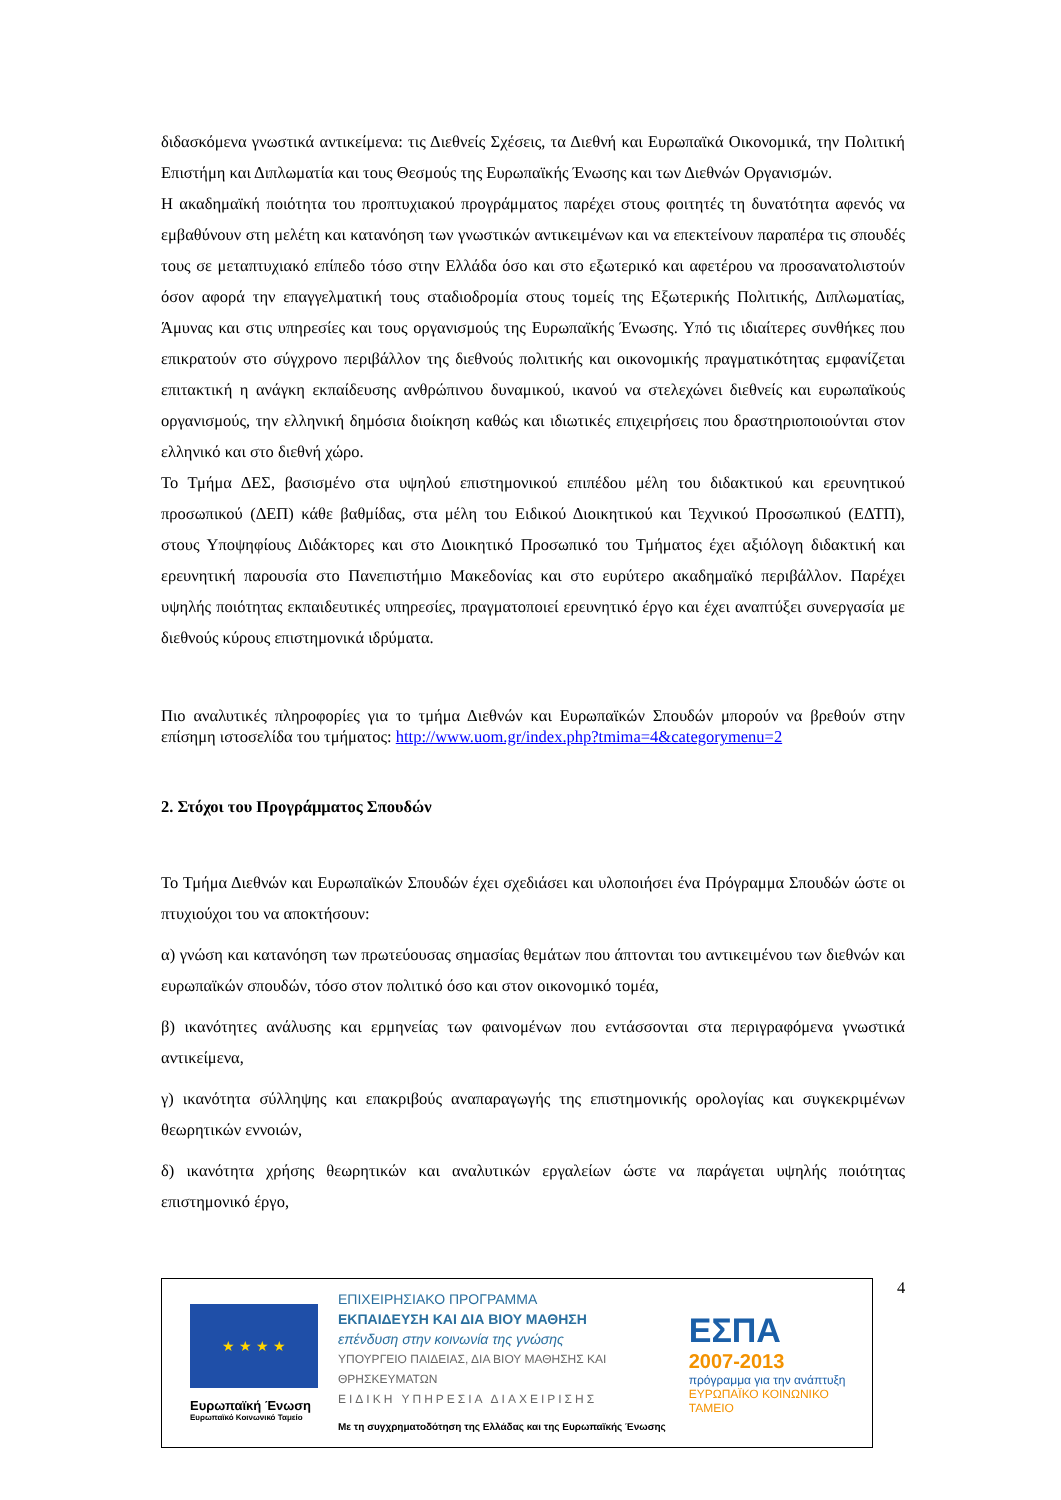διδασκόμενα γνωστικά αντικείμενα: τις Διεθνείς Σχέσεις, τα Διεθνή και Ευρωπαϊκά Οικονομικά, την Πολιτική Επιστήμη και Διπλωματία και τους Θεσμούς της Ευρωπαϊκής Ένωσης και των Διεθνών Οργανισμών.
Η ακαδημαϊκή ποιότητα του προπτυχιακού προγράμματος παρέχει στους φοιτητές τη δυνατότητα αφενός να εμβαθύνουν στη μελέτη και κατανόηση των γνωστικών αντικειμένων και να επεκτείνουν παραπέρα τις σπουδές τους σε μεταπτυχιακό επίπεδο τόσο στην Ελλάδα όσο και στο εξωτερικό και αφετέρου να προσανατολιστούν όσον αφορά την επαγγελματική τους σταδιοδρομία στους τομείς της Εξωτερικής Πολιτικής, Διπλωματίας, Άμυνας και στις υπηρεσίες και τους οργανισμούς της Ευρωπαϊκής Ένωσης. Υπό τις ιδιαίτερες συνθήκες που επικρατούν στο σύγχρονο περιβάλλον της διεθνούς πολιτικής και οικονομικής πραγματικότητας εμφανίζεται επιτακτική η ανάγκη εκπαίδευσης ανθρώπινου δυναμικού, ικανού να στελεχώνει διεθνείς και ευρωπαϊκούς οργανισμούς, την ελληνική δημόσια διοίκηση καθώς και ιδιωτικές επιχειρήσεις που δραστηριοποιούνται στον ελληνικό και στο διεθνή χώρο.
Το Τμήμα ΔΕΣ, βασισμένο στα υψηλού επιστημονικού επιπέδου μέλη του διδακτικού και ερευνητικού προσωπικού (ΔΕΠ) κάθε βαθμίδας, στα μέλη του Ειδικού Διοικητικού και Τεχνικού Προσωπικού (ΕΔΤΠ), στους Υποψηφίους Διδάκτορες και στο Διοικητικό Προσωπικό του Τμήματος έχει αξιόλογη διδακτική και ερευνητική παρουσία στο Πανεπιστήμιο Μακεδονίας και στο ευρύτερο ακαδημαϊκό περιβάλλον. Παρέχει υψηλής ποιότητας εκπαιδευτικές υπηρεσίες, πραγματοποιεί ερευνητικό έργο και έχει αναπτύξει συνεργασία με διεθνούς κύρους επιστημονικά ιδρύματα.
Πιο αναλυτικές πληροφορίες για το τμήμα Διεθνών και Ευρωπαϊκών Σπουδών μπορούν να βρεθούν στην επίσημη ιστοσελίδα του τμήματος: http://www.uom.gr/index.php?tmima=4&categorymenu=2
2. Στόχοι του Προγράμματος Σπουδών
Το Τμήμα Διεθνών και Ευρωπαϊκών Σπουδών έχει σχεδιάσει και υλοποιήσει ένα Πρόγραμμα Σπουδών ώστε οι πτυχιούχοι του να αποκτήσουν:
α) γνώση και κατανόηση των πρωτεύουσας σημασίας θεμάτων που άπτονται του αντικειμένου των διεθνών και ευρωπαϊκών σπουδών, τόσο στον πολιτικό όσο και στον οικονομικό τομέα,
β) ικανότητες ανάλυσης και ερμηνείας των φαινομένων που εντάσσονται στα περιγραφόμενα γνωστικά αντικείμενα,
γ) ικανότητα σύλληψης και επακριβούς αναπαραγωγής της επιστημονικής ορολογίας και συγκεκριμένων θεωρητικών εννοιών,
δ) ικανότητα χρήσης θεωρητικών και αναλυτικών εργαλείων ώστε να παράγεται υψηλής ποιότητας επιστημονικό έργο,
★ ★ ★ ★
Ευρωπαϊκή Ένωση
Ευρωπαϊκό Κοινωνικό Ταμείο
ΕΠΙΧΕΙΡΗΣΙΑΚΟ ΠΡΟΓΡΑΜΜΑ
ΕΚΠΑΙΔΕΥΣΗ ΚΑΙ ΔΙΑ ΒΙΟΥ ΜΑΘΗΣΗ
επένδυση στην κοινωνία της γνώσης
ΥΠΟΥΡΓΕΙΟ ΠΑΙΔΕΙΑΣ, ΔΙΑ ΒΙΟΥ ΜΑΘΗΣΗΣ ΚΑΙ ΘΡΗΣΚΕΥΜΑΤΩΝ
ΕΙΔΙΚΗ ΥΠΗΡΕΣΙΑ ΔΙΑΧΕΙΡΙΣΗΣ
Με τη συγχρηματοδότηση της Ελλάδας και της Ευρωπαϊκής Ένωσης
ΕΣΠΑ
2007-2013
πρόγραμμα για την ανάπτυξη
ΕΥΡΩΠΑΪΚΟ ΚΟΙΝΩΝΙΚΟ ΤΑΜΕΙΟ
4